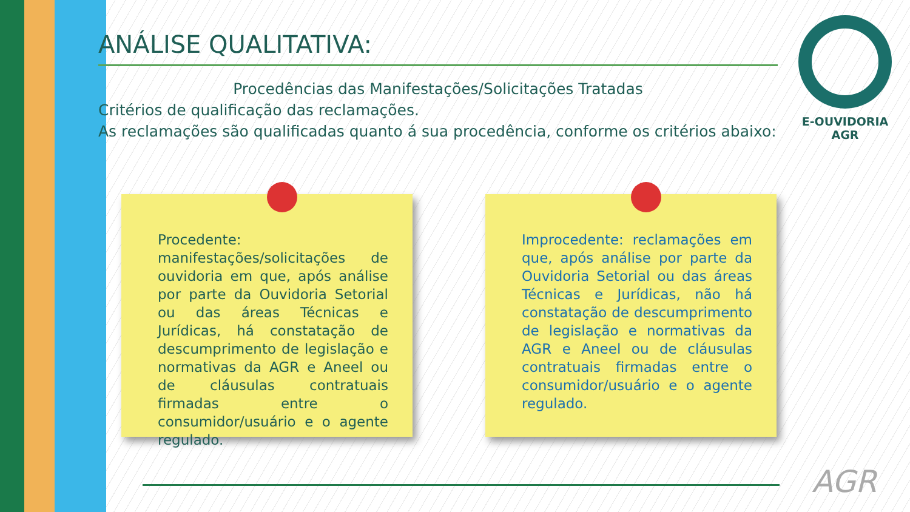ANÁLISE QUALITATIVA:
Procedências das Manifestações/Solicitações Tratadas
Critérios de qualificação das reclamações.
As reclamações são qualificadas quanto á sua procedência, conforme os critérios abaixo:
Procedente: manifestações/solicitações de ouvidoria em que, após análise por parte da Ouvidoria Setorial ou das áreas Técnicas e Jurídicas, há constatação de descumprimento de legislação e normativas da AGR e Aneel ou de cláusulas contratuais firmadas entre o consumidor/usuário e o agente regulado.
Improcedente: reclamações em que, após análise por parte da Ouvidoria Setorial ou das áreas Técnicas e Jurídicas, não há constatação de descumprimento de legislação e normativas da AGR e Aneel ou de cláusulas contratuais firmadas entre o consumidor/usuário e o agente regulado.
E-OUVIDORIA
AGR
AGR